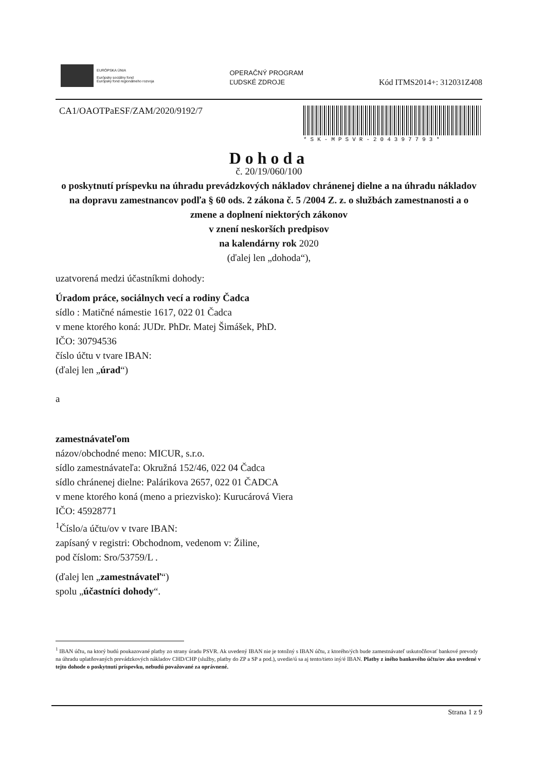EURÓPSKA ÚNIA
Európsky sociálny fond
Európsky fond regionálneho rozvoja
OPERAČNÝ PROGRAM
ĽUDSKÉ ZDROJE
Kód ITMS2014+: 312031Z408
CA1/OAOTPaESF/ZAM/2020/9192/7
*SK-MPSVR-204397793*
Dohoda
č. 20/19/060/100
o poskytnutí príspevku na úhradu prevádzkových nákladov chránenej dielne a na úhradu nákladov na dopravu zamestnancov podľa § 60 ods. 2 zákona č. 5 /2004 Z. z. o službách zamestnanosti a o zmene a doplnení niektorých zákonov
v znení neskorších predpisov
na kalendárny rok 2020
(ďalej len „dohoda“),
uzatvorená medzi účastníkmi dohody:
Úradom práce, sociálnych vecí a rodiny Čadca
sídlo : Matičné námestie 1617, 022 01 Čadca
v mene ktorého koná: JUDr. PhDr. Matej Šimášek, PhD.
IČO: 30794536
číslo účtu v tvare IBAN:
(ďalej len „úrad“)
a
zamestnávateľom
názov/obchodné meno: MICUR, s.r.o.
sídlo zamestnávateľa: Okružná 152/46, 022 04 Čadca
sídlo chránenej dielne: Palárikova 2657, 022 01 ČADCA
v mene ktorého koná (meno a priezvisko): Kurucárová Viera
IČO: 45928771
<sup>1</sup> Číslo/a účtu/ov v tvare IBAN:
zapísaný v registri: Obchodnom, vedenom v: Žiline,
pod číslom: Sro/53759/L .
(ďalej len „zamestnávateľ“)
spolu „účastníci dohody“.
<sup>1</sup> IBAN účtu, na ktorý budú poukazované platby zo strany úradu PSVR. Ak uvedený IBAN nie je totožný s IBAN účtu, z ktorého/ých bude zamestnávateľ uskutočňovať bankové prevody na úhradu uplatňovaných prevádzkových nákladov CHD/CHP (služby, platby do ZP a SP a pod.), uvedie/ú sa aj tento/tieto iný/é IBAN. Platby z iného bankového účtu/ov ako uvedené v tejto dohode o poskytnutí príspevku, nebudú považované za oprávnené.
Strana 1 z 9